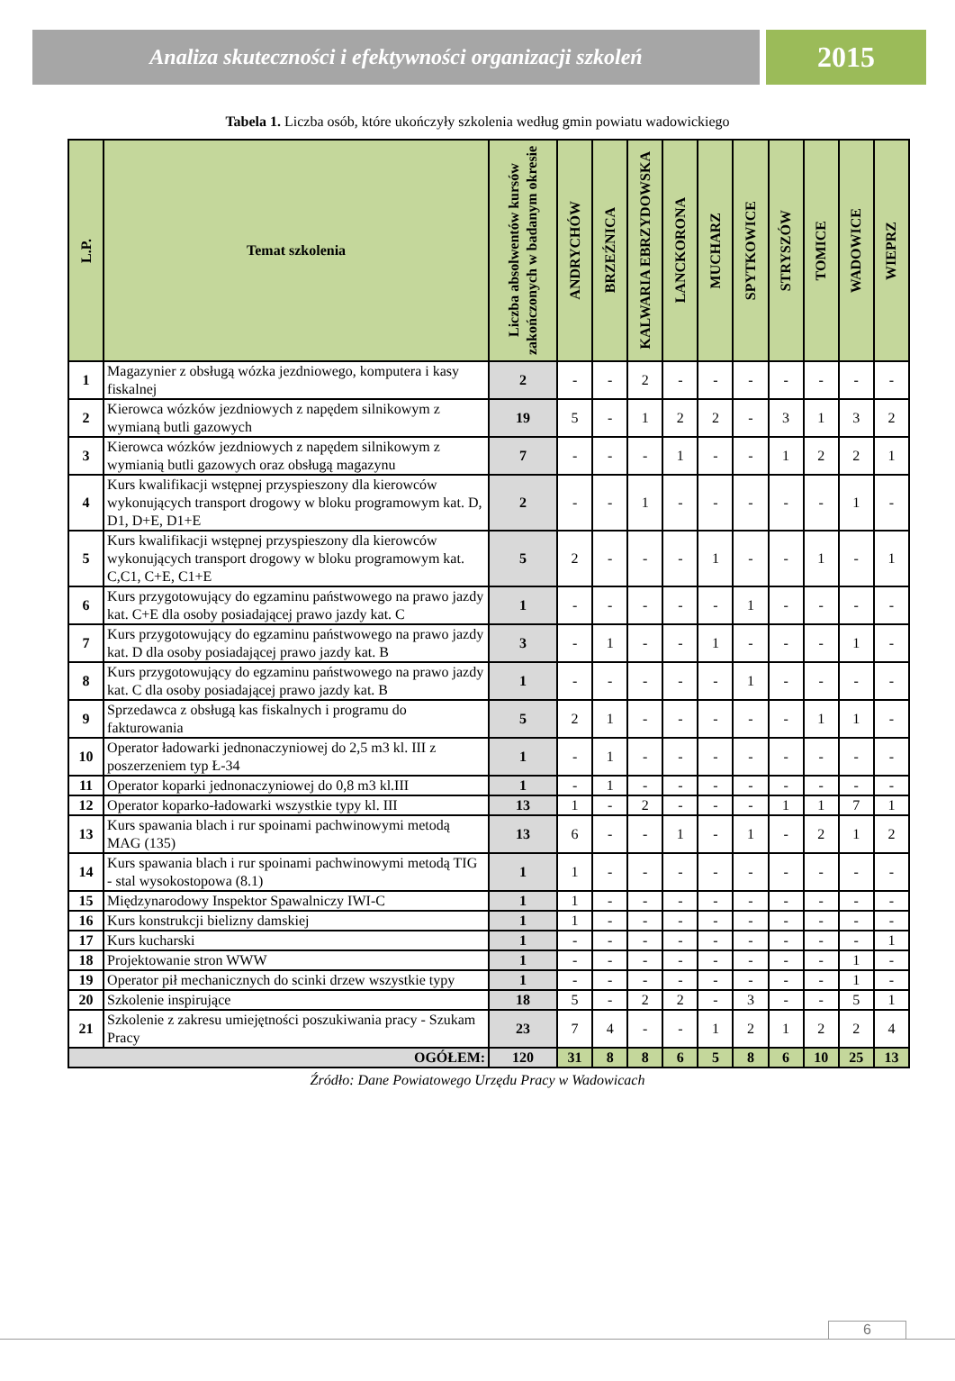Analiza skuteczności i efektywności organizacji szkoleń
2015
Tabela 1. Liczba osób, które ukończyły szkolenia według gmin powiatu wadowickiego
| L.P. | Temat szkolenia | Liczba absolwentów kursów zakończonych w badanym okresie | ANDRYCHÓW | BRZEŹNICA | KALWARIA EBRZYDOWSKA | LANCKORONA | MUCHARZ | SPYTKOWICE | STRYSZÓW | TOMICE | WADOWICE | WIEPRZ |
| --- | --- | --- | --- | --- | --- | --- | --- | --- | --- | --- | --- | --- |
| 1 | Magazynier z obsługą wózka jezdniowego, komputera i kasy fiskalnej | 2 | - | - | 2 | - | - | - | - | - | - | - |
| 2 | Kierowca wózków jezdniowych z napędem silnikowym z wymianą butli gazowych | 19 | 5 | - | 1 | 2 | 2 | - | 3 | 1 | 3 | 2 |
| 3 | Kierowca wózków jezdniowych z napędem silnikowym z wymianią butli gazowych oraz obsługą magazynu | 7 | - | - | - | 1 | - | - | 1 | 2 | 2 | 1 |
| 4 | Kurs kwalifikacji wstępnej przyspieszony dla kierowców wykonujących transport drogowy w bloku programowym kat. D, D1, D+E, D1+E | 2 | - | - | 1 | - | - | - | - | - | 1 | - |
| 5 | Kurs kwalifikacji wstępnej przyspieszony dla kierowców wykonujących transport drogowy w bloku programowym kat. C,C1, C+E, C1+E | 5 | 2 | - | - | - | 1 | - | - | 1 | - | 1 |
| 6 | Kurs przygotowujący do egzaminu państwowego na prawo jazdy kat. C+E dla osoby posiadającej prawo jazdy kat. C | 1 | - | - | - | - | - | 1 | - | - | - | - |
| 7 | Kurs przygotowujący do egzaminu państwowego na prawo jazdy kat. D dla osoby posiadającej prawo jazdy kat. B | 3 | - | 1 | - | - | 1 | - | - | - | 1 | - |
| 8 | Kurs przygotowujący do egzaminu państwowego na prawo jazdy kat. C dla osoby posiadającej prawo jazdy kat. B | 1 | - | - | - | - | - | 1 | - | - | - | - |
| 9 | Sprzedawca z obsługą kas fiskalnych i programu do fakturowania | 5 | 2 | 1 | - | - | - | - | - | 1 | 1 | - |
| 10 | Operator ładowarki jednonaczyniowej do 2,5 m3 kl. III z poszerzeniem typ Ł-34 | 1 | - | 1 | - | - | - | - | - | - | - | - |
| 11 | Operator koparki jednonaczyniowej do 0,8 m3 kl.III | 1 | - | 1 | - | - | - | - | - | - | - | - |
| 12 | Operator koparko-ładowarki wszystkie typy kl. III | 13 | 1 | - | 2 | - | - | - | 1 | 1 | 7 | 1 |
| 13 | Kurs spawania blach i rur spoinami pachwinowymi metodą MAG (135) | 13 | 6 | - | - | 1 | - | 1 | - | 2 | 1 | 2 |
| 14 | Kurs spawania blach i rur spoinami pachwinowymi metodą TIG - stal wysokostopowa (8.1) | 1 | 1 | - | - | - | - | - | - | - | - | - |
| 15 | Międzynarodowy Inspektor Spawalniczy IWI-C | 1 | 1 | - | - | - | - | - | - | - | - | - |
| 16 | Kurs konstrukcji bielizny damskiej | 1 | 1 | - | - | - | - | - | - | - | - | - |
| 17 | Kurs kucharski | 1 | - | - | - | - | - | - | - | - | - | 1 |
| 18 | Projektowanie stron WWW | 1 | - | - | - | - | - | - | - | - | 1 | - |
| 19 | Operator pił mechanicznych do scinki drzew wszystkie typy | 1 | - | - | - | - | - | - | - | - | 1 | - |
| 20 | Szkolenie inspirujące | 18 | 5 | - | 2 | 2 | - | 3 | - | - | 5 | 1 |
| 21 | Szkolenie z zakresu umiejętności poszukiwania pracy - Szukam Pracy | 23 | 7 | 4 | - | - | 1 | 2 | 1 | 2 | 2 | 4 |
| OGÓŁEM: | | 120 | 31 | 8 | 8 | 6 | 5 | 8 | 6 | 10 | 25 | 13 |
Źródło: Dane Powiatowego Urzędu Pracy w Wadowicach
6